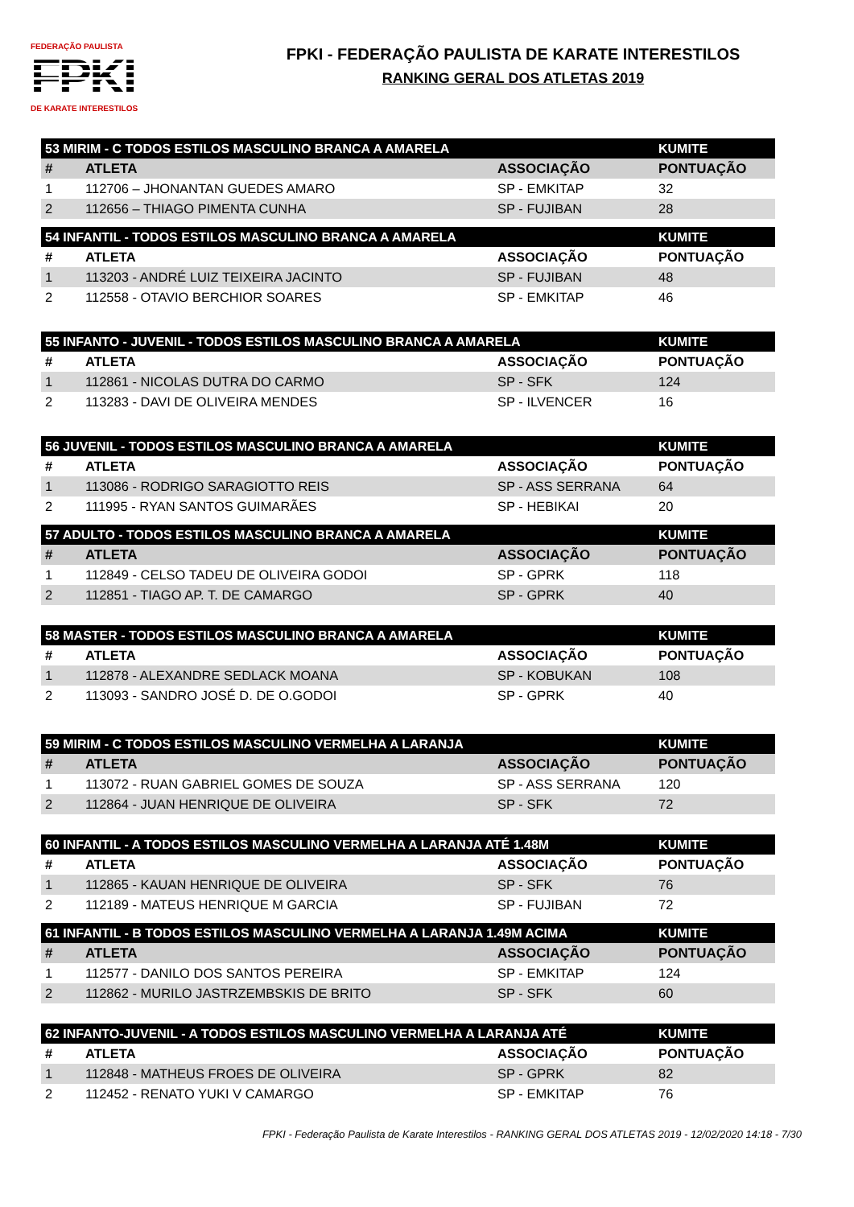FEDERAÇÃO PAULISTA
FPKI
DE KARATE INTERESTILOS
FPKI - FEDERAÇÃO PAULISTA DE KARATE INTERESTILOS
RANKING GERAL DOS ATLETAS 2019
| 53 MIRIM - C TODOS ESTILOS MASCULINO BRANCA A AMARELA | | | KUMITE |
| --- | --- | --- | --- |
| # | ATLETA | ASSOCIAÇÃO | PONTUAÇÃO |
| 1 | 112706 – JHONANTAN GUEDES AMARO | SP - EMKITAP | 32 |
| 2 | 112656 – THIAGO PIMENTA CUNHA | SP - FUJIBAN | 28 |
| 54 INFANTIL - TODOS ESTILOS MASCULINO BRANCA A AMARELA | | | KUMITE |
| --- | --- | --- | --- |
| # | ATLETA | ASSOCIAÇÃO | PONTUAÇÃO |
| 1 | 113203 - ANDRÉ LUIZ TEIXEIRA JACINTO | SP - FUJIBAN | 48 |
| 2 | 112558 - OTAVIO BERCHIOR SOARES | SP - EMKITAP | 46 |
| 55 INFANTO - JUVENIL - TODOS ESTILOS MASCULINO BRANCA A AMARELA | | | KUMITE |
| --- | --- | --- | --- |
| # | ATLETA | ASSOCIAÇÃO | PONTUAÇÃO |
| 1 | 112861 - NICOLAS DUTRA DO CARMO | SP - SFK | 124 |
| 2 | 113283 - DAVI DE OLIVEIRA MENDES | SP - ILVENCER | 16 |
| 56 JUVENIL - TODOS ESTILOS MASCULINO BRANCA A AMARELA | | | KUMITE |
| --- | --- | --- | --- |
| # | ATLETA | ASSOCIAÇÃO | PONTUAÇÃO |
| 1 | 113086 - RODRIGO SARAGIOTTO REIS | SP - ASS SERRANA | 64 |
| 2 | 111995 - RYAN SANTOS GUIMARÃES | SP - HEBIKAI | 20 |
| 57 ADULTO - TODOS ESTILOS MASCULINO BRANCA A AMARELA | | | KUMITE |
| --- | --- | --- | --- |
| # | ATLETA | ASSOCIAÇÃO | PONTUAÇÃO |
| 1 | 112849 - CELSO TADEU DE OLIVEIRA GODOI | SP - GPRK | 118 |
| 2 | 112851 - TIAGO AP. T. DE CAMARGO | SP - GPRK | 40 |
| 58 MASTER - TODOS ESTILOS MASCULINO BRANCA A AMARELA | | | KUMITE |
| --- | --- | --- | --- |
| # | ATLETA | ASSOCIAÇÃO | PONTUAÇÃO |
| 1 | 112878 - ALEXANDRE SEDLACK MOANA | SP - KOBUKAN | 108 |
| 2 | 113093 - SANDRO JOSÉ D. DE O.GODOI | SP - GPRK | 40 |
| 59 MIRIM - C TODOS ESTILOS MASCULINO VERMELHA A LARANJA | | | KUMITE |
| --- | --- | --- | --- |
| # | ATLETA | ASSOCIAÇÃO | PONTUAÇÃO |
| 1 | 113072 - RUAN GABRIEL GOMES DE SOUZA | SP - ASS SERRANA | 120 |
| 2 | 112864 - JUAN HENRIQUE DE OLIVEIRA | SP - SFK | 72 |
| 60 INFANTIL - A TODOS ESTILOS MASCULINO VERMELHA A LARANJA ATÉ 1.48M | | | KUMITE |
| --- | --- | --- | --- |
| # | ATLETA | ASSOCIAÇÃO | PONTUAÇÃO |
| 1 | 112865 - KAUAN HENRIQUE DE OLIVEIRA | SP - SFK | 76 |
| 2 | 112189 - MATEUS HENRIQUE M GARCIA | SP - FUJIBAN | 72 |
| 61 INFANTIL - B TODOS ESTILOS MASCULINO VERMELHA A LARANJA 1.49M ACIMA | | | KUMITE |
| --- | --- | --- | --- |
| # | ATLETA | ASSOCIAÇÃO | PONTUAÇÃO |
| 1 | 112577 - DANILO DOS SANTOS PEREIRA | SP - EMKITAP | 124 |
| 2 | 112862 - MURILO JASTRZEMBSKIS DE BRITO | SP - SFK | 60 |
| 62 INFANTO-JUVENIL - A TODOS ESTILOS MASCULINO VERMELHA A LARANJA ATÉ | | | KUMITE |
| --- | --- | --- | --- |
| # | ATLETA | ASSOCIAÇÃO | PONTUAÇÃO |
| 1 | 112848 - MATHEUS FROES DE OLIVEIRA | SP - GPRK | 82 |
| 2 | 112452 - RENATO YUKI V CAMARGO | SP - EMKITAP | 76 |
FPKI - Federação Paulista de Karate Interestilos - RANKING GERAL DOS ATLETAS 2019 - 12/02/2020 14:18 - 7/30